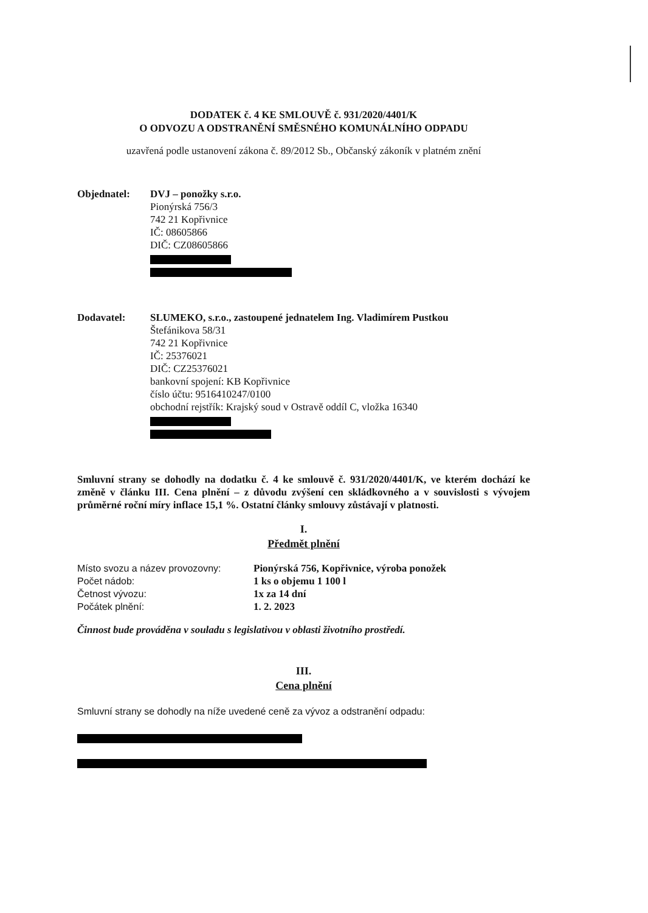DODATEK č. 4 KE SMLOUVĚ č. 931/2020/4401/K
O ODVOZU A ODSTRANĚNÍ SMĚSNÉHO KOMUNÁLNÍHO ODPADU
uzavřená podle ustanovení zákona č. 89/2012 Sb., Občanský zákoník v platném znění
Objednatel: DVJ – ponožky s.r.o.
Pionýrská 756/3
742 21 Kopřivnice
IČ: 08605866
DIČ: CZ08605866
Dodavatel: SLUMEKO, s.r.o., zastoupené jednatelem Ing. Vladimírem Pustkou
Štefánikova 58/31
742 21 Kopřivnice
IČ: 25376021
DIČ: CZ25376021
bankovní spojení: KB Kopřivnice
číslo účtu: 9516410247/0100
obchodní rejstřík: Krajský soud v Ostravě oddíl C, vložka 16340
Smluvní strany se dohodly na dodatku č. 4 ke smlouvě č. 931/2020/4401/K, ve kterém dochází ke změně v článku III. Cena plnění – z důvodu zvýšení cen skládkovného a v souvislosti s vývojem průměrné roční míry inflace 15,1 %. Ostatní články smlouvy zůstávají v platnosti.
I.
Předmět plnění
Místo svozu a název provozovny: Pionýrská 756, Kopřivnice, výroba ponožek Počet nádob: 1 ks o objemu 1 100 l Četnost vývozu: 1x za 14 dní Počátek plnění: 1. 2. 2023
Činnost bude prováděna v souladu s legislativou v oblasti životního prostředí.
III.
Cena plnění
Smluvní strany se dohodly na níže uvedené ceně za vývoz a odstranění odpadu: